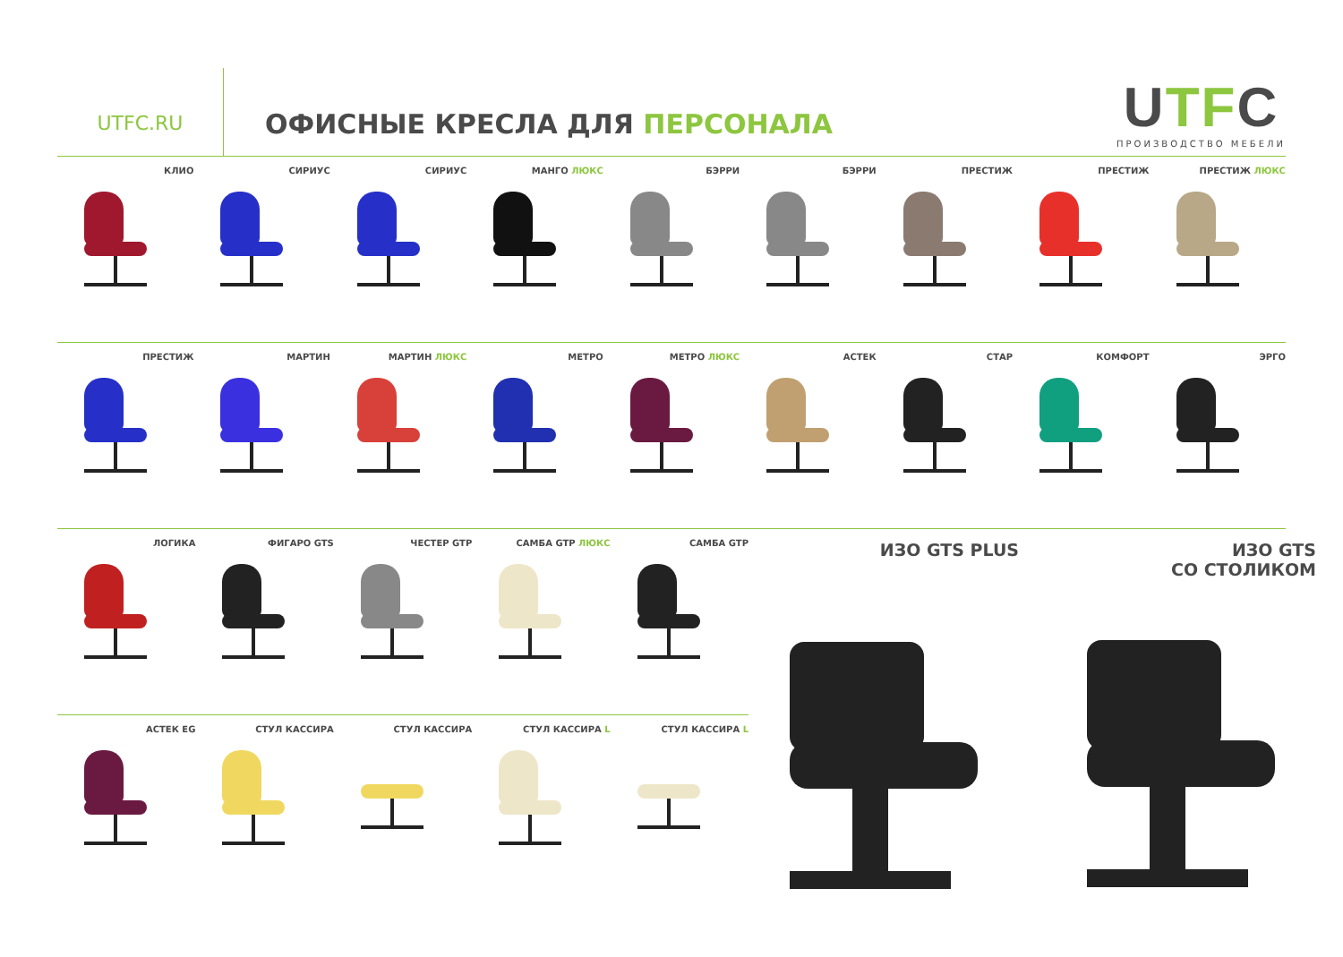UTFC.RU
ОФИСНЫЕ КРЕСЛА ДЛЯ ПЕРСОНАЛА
UTFC
ПРОИЗВОДСТВО МЕБЕЛИ
КЛИО СИРИУС СИРИУС МАНГО ЛЮКС БЭРРИ БЭРРИ ПРЕСТИЖ ПРЕСТИЖ ПРЕСТИЖ ЛЮКС
ПРЕСТИЖ МАРТИН МАРТИН ЛЮКС МЕТРО МЕТРО ЛЮКС АСТЕК СТАР КОМФОРТ ЭРГО
ЛОГИКА ФИГАРО GTS ЧЕСТЕР GTP САМБА GTP ЛЮКС САМБА GTP
АСТЕК EG СТУЛ КАССИРА СТУЛ КАССИРА СТУЛ КАССИРА L СТУЛ КАССИРА L
ИЗО GTS PLUS ИЗО GTS
СО СТОЛИКОМ